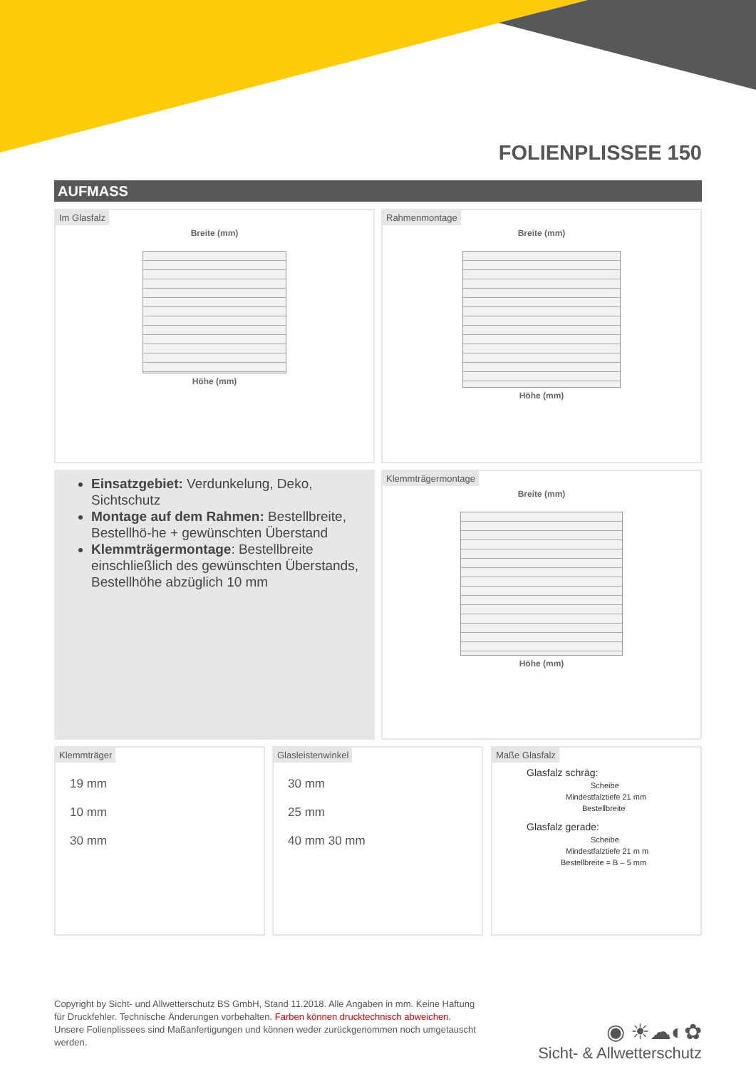FOLIENPLISSEE 150
AUFMASS
Im Glasfalz
Breite (mm)
Höhe (mm)
Rahmenmontage
Breite (mm)
Höhe (mm)
Einsatzgebiet: Verdunkelung, Deko, Sichtschutz
Montage auf dem Rahmen: Bestellbreite, Bestellhö-he + gewünschten Überstand
Klemmträgermontage: Bestellbreite einschließlich des gewünschten Überstands, Bestellhöhe abzüglich 10 mm
Klemmträgermontage
Breite (mm)
Höhe (mm)
Klemmträger
19 mm
10 mm
30 mm
Glasleistenwinkel
30 mm
25 mm
40 mm 30 mm
Maße Glasfalz
Glasfalz schräg:
Scheibe
Mindestfalztiefe 21 mm
Bestellbreite
Glasfalz gerade:
Scheibe
Mindestfalztiefe 21 m m
Bestellbreite = B – 5 mm
Copyright by Sicht- und Allwetterschutz BS GmbH, Stand 11.2018. Alle Angaben in mm. Keine Haftung für Druckfehler. Technische Änderungen vorbehalten. Farben können drucktechnisch abweichen. Unsere Folienplissees sind Maßanfertigungen und können weder zurückgenommen noch umgetauscht werden.
◉ ☀☁◐✿
Sicht- & Allwetterschutz